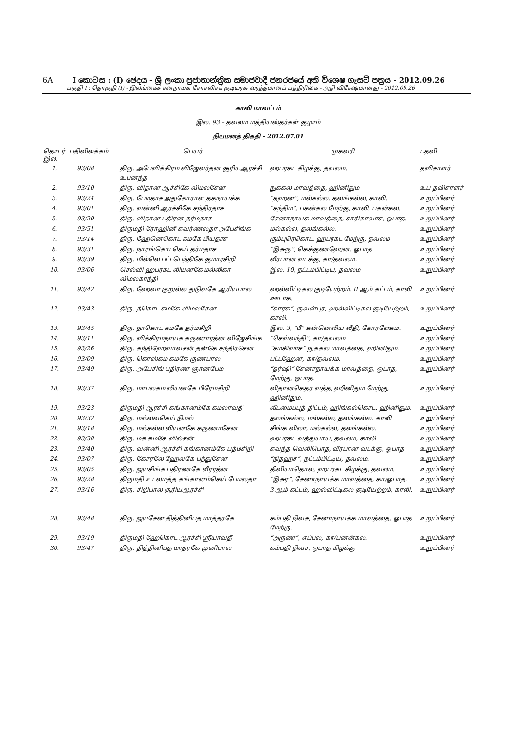6A I කොටස : (I) ඡෙදය - ශ්‍රී ලංකා ප්‍රජාතාන්ත්‍රික සමාජවාදී ජනරජයේ අති විශෙෂ ගැසට් පත්‍රය - 2012.09.26
பகுதி I : தொகுதி (I) - இலங்கைச் சனநாயக சோசலிசக் குடியரசு வர்த்தமானப் பத்திரிகை - அதி விசேஷமானது - 2012.09.26
காலி மாவட்டம்
இல. 93 – தவலம மத்தியஸ்தர்கள் குழாம்
நியமனத் திகதி - 2012.07.01
| தொடர் இல. | பதிவிலக்கம் | பெயர் | முகவரி | பதவி |
| --- | --- | --- | --- | --- |
| 1. | 93/08 | திரு. அபேவிக்கிரம விஜேவர்தன சூரியஆரச்சி உபனந்த | ஹபரகட கிழக்கு, தவலம. | தவிசாளர் |
| 2. | 93/10 | திரு. விதான ஆச்சிகே விமலசேன | நுககல மாவத்தை, ஹினிதும | உப தவிசாளர் |
| 3. | 93/24 | திரு. பேமதாச அதுகோராள தகநாயக்க | “தஹன”, மல்கல்ல. தலங்கல்ல, காலி. | உறுப்பினர் |
| 4. | 93/01 | திரு. வன்னி ஆரச்சிகே சந்திரதாச | “சந்திம”, பகன்கல மேற்கு, காலி, பகன்கல. | உறுப்பினர் |
| 5. | 93/20 | திரு. விதான பதிரன தர்மதாச | சேனாநாயக மாவத்தை, சாரிகாவாச, ஓபாத. | உறுப்பினர் |
| 6. | 93/51 | திருமதி ரோஹினீ சுவர்ணலதா அபேசிங்க | மல்கல்ல, தலங்கல்ல. | உறுப்பினர் |
| 7. | 93/14 | திரு. ஹேனெகொட கமகே பியதாச | கும்புரெகொட, ஹபரகட மேற்கு, தவலம | உறுப்பினர் |
| 8. | 93/31 | திரு. நாரங்கொடகெய் தர்மதாச | “இசுரு”, கெக்குணஹேன, ஓபாத | உறுப்பினர் |
| 9. | 93/39 | திரு. மில்லெ பட்டபெந்திகே குமாரசிறி | வீரபான வடக்கு, கா/தவலம. | உறுப்பினர் |
| 10. | 93/06 | செல்வி ஹபரகட லியனகே மல்லிகா விமலகாந்தி | இல. 10, நட்டம்பிட்டிய, தவலம | உறுப்பினர் |
| 11. | 93/42 | திரு. ஹேவா குறுல்ல துடுவகே ஆரியபால | ஹல்விட்டிகல குடியேற்றம், II ஆம் கட்டம், காலி ஊடாக. | உறுப்பினர் |
| 12. | 93/43 | திரு. தீகொட கமகே விமலசேன | “காரக”, ருவன்புர, ஹல்விட்டிகல குடியேற்றம், காலி. | உறுப்பினர் |
| 13. | 93/45 | திரு. நாகொட கமகே தர்மசிறி | இல. 3, “பீ” கன்னெலிய வீதி, கோரளேகம. | உறுப்பினர் |
| 14. | 93/11 | திரு. விக்கிரமநாயக கருணாரத்ன விஜேசிங்க | “செவ்வந்தி”, கா/தவலம | உறுப்பினர் |
| 15. | 93/26 | திரு. கந்திஹேவாவசன் தன்கே சந்திரசேன | “சமகிவாச” நுககல மாவத்தை, ஹினிதும. | உறுப்பினர் |
| 16. | 93/09 | திரு. கொஸ்கம கமகே குணபால | பட்டஹேன, கா/தவலம. | உறுப்பினர் |
| 17. | 93/49 | திரு. அபேசிங் பதிரண ஞானபேம | “தர்ஷி” சேனாநாயக்க மாவத்தை, ஓபாத, மேற்கு, ஓபாத. | உறுப்பினர் |
| 18. | 93/37 | திரு. மாபலகம லியனகே பிரேமசிறி | விதானகெதர வத்த, ஹினிதும மேற்கு, ஹினிதும. | உறுப்பினர் |
| 19. | 93/23 | திருமதி ஆரச்சி கங்கானம்கே கமலாவதீ | வீடமைப்புத் திட்டம், ஹிங்கல்கொட. ஹினிதும. | உறுப்பினர் |
| 20. | 93/32 | திரு. மல்லவகெய் நிமல் | தலங்கல்ல, மல்கல்ல, தலங்கல்ல. காலி | உறுப்பினர் |
| 21. | 93/18 | திரு. மல்கல்ல லியனகே கருணாசேன | சிங்க விலா, மல்கல்ல, தலங்கல்ல. | உறுப்பினர் |
| 22. | 93/38 | திரு. மக கமகே வில்சன் | ஹபரகட வத்துயாய, தவலம, காலி | உறுப்பினர் |
| 23. | 93/40 | திரு. வன்னி ஆரச்சி கங்கானம்கே பத்மசிறி | சுவந்த வெலிபொத, வீரபான வடக்கு, ஓபாத. | உறுப்பினர் |
| 24. | 93/07 | திரு. கோரலே ஹேவகே பந்துசேன | “நிதஹச”, நட்டம்பிட்டிய, தவலம. | உறுப்பினர் |
| 25. | 93/05 | திரு. ஜயசிங்க பதிரணகே வீரரத்ன | திவியாதொல, ஹபரகட கிழக்கு, தவலம. | உறுப்பினர் |
| 26. | 93/28 | திருமதி உடலமத்த கங்கானம்கெய் பேமலதா | “இசுர”, சேனாநாயக்க மாவத்தை, கா/ஓபாத. | உறுப்பினர் |
| 27. | 93/16 | திரு. சிறிபால சூரியஆரச்சி | 3 ஆம் கட்டம், ஹல்விட்டிகல குடியேற்றம், காலி. | உறுப்பினர் |
| 28. | 93/48 | திரு. ஜயசேன தித்தினிபத மாத்தரகே | கம்பதி நிவச, சேனாநாயக்க மாவத்தை, ஓபாத மேற்கு. | உறுப்பினர் |
| 29. | 93/19 | திருமதி ஹேகொட ஆரச்சி ஸ்ரீயாவதீ | “அருண”, எப்பல, கா/பனன்கல. | உறுப்பினர் |
| 30. | 93/47 | திரு. தித்தினிபத மாதரகே முனிபால | கம்பதி நிவச, ஓபாத கிழக்கு | உறுப்பினர் |